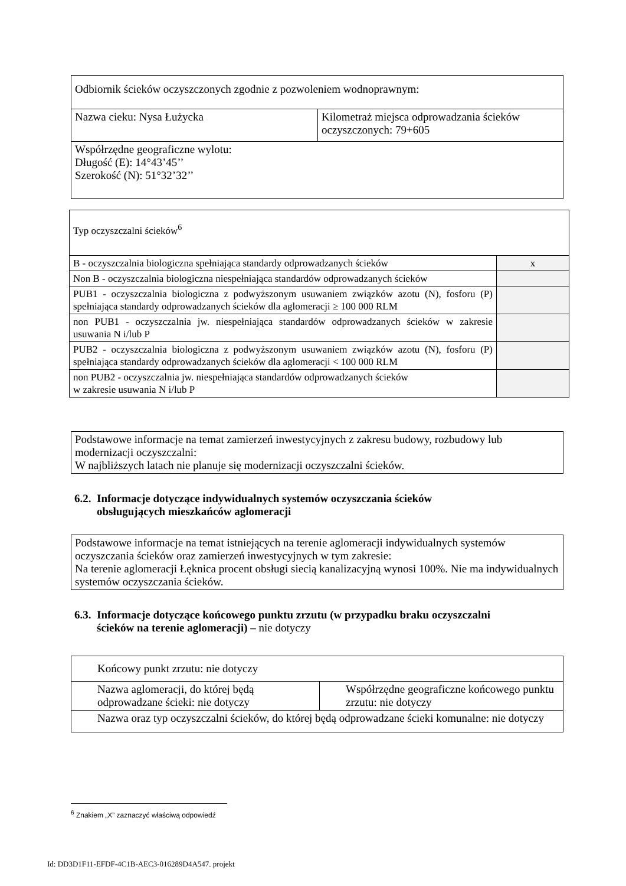| Odbiornik ścieków oczyszczonych zgodnie z pozwoleniem wodnoprawnym: | |
| Nazwa cieku: Nysa Łużycka | Kilometraż miejsca odprowadzania ścieków oczyszczonych: 79+605 |
| Współrzędne geograficzne wylotu: Długość (E): 14°43’45’’ Szerokość (N): 51°32’32’’ | |
| Typ oczyszczalni ścieków<sup>6</sup> | |
| B - oczyszczalnia biologiczna spełniająca standardy odprowadzanych ścieków | x |
| Non B - oczyszczalnia biologiczna niespełniająca standardów odprowadzanych ścieków | |
| PUB1 - oczyszczalnia biologiczna z podwyższonym usuwaniem związków azotu (N), fosforu (P) spełniająca standardy odprowadzanych ścieków dla aglomeracji ≥ 100 000 RLM | |
| non PUB1 - oczyszczalnia jw. niespełniająca standardów odprowadzanych ścieków w zakresie usuwania N i/lub P | |
| PUB2 - oczyszczalnia biologiczna z podwyższonym usuwaniem związków azotu (N), fosforu (P) spełniająca standardy odprowadzanych ścieków dla aglomeracji < 100 000 RLM | |
| non PUB2 - oczyszczalnia jw. niespełniająca standardów odprowadzanych ścieków w zakresie usuwania N i/lub P | |
| Podstawowe informacje na temat zamierzeń inwestycyjnych z zakresu budowy, rozbudowy lub modernizacji oczyszczalni: W najbliższych latach nie planuje się modernizacji oczyszczalni ścieków. |
6.2. Informacje dotyczące indywidualnych systemów oczyszczania ścieków
obsługujących mieszkańców aglomeracji
| Podstawowe informacje na temat istniejących na terenie aglomeracji indywidualnych systemów oczyszczania ścieków oraz zamierzeń inwestycyjnych w tym zakresie: Na terenie aglomeracji Łęknica procent obsługi siecią kanalizacyjną wynosi 100%. Nie ma indywidualnych systemów oczyszczania ścieków. |
6.3. Informacje dotyczące końcowego punktu zrzutu (w przypadku braku oczyszczalni
ścieków na terenie aglomeracji) – nie dotyczy
| Końcowy punkt zrzutu: nie dotyczy | |
| Nazwa aglomeracji, do której będą odprowadzane ścieki: nie dotyczy | Współrzędne geograficzne końcowego punktu zrzutu: nie dotyczy |
| Nazwa oraz typ oczyszczalni ścieków, do której będą odprowadzane ścieki komunalne: nie dotyczy | |
<sup>6</sup> Znakiem „X” zaznaczyć właściwą odpowiedź
Id: DD3D1F11-EFDF-4C1B-AEC3-016289D4A547. projekt